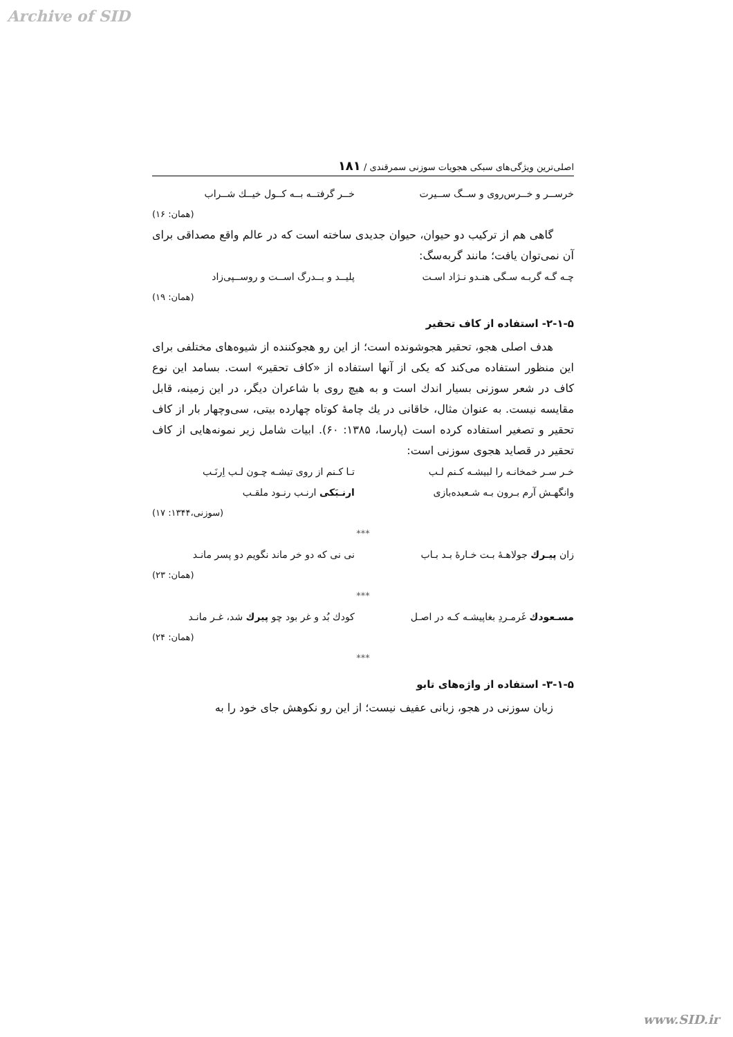Archive of SID
اصلی‌ترین ویژگی‌های سبکی هجویات سوزنی سمرقندی / ۱۸۱
خرســر و خــرس‌روی و ســگ ســیرت خــر گرفتــه بــه کــول خیــك شــراب
(همان: ۱۶)
گاهی هم از ترکیب دو حیوان، حیوان جدیدی ساخته است که در عالم واقع مصداقی برای آن نمی‌توان یافت؛ مانند گربه‌سگ:
چـه گـه گربـه سـگی هنـدو نـژاد اسـت پلیــد و بــدرگ اســت و روســپی‌زاد
(همان: ۱۹)
۲-۱-۵- استفاده از کاف تحقیر
هدف اصلی هجو، تحقیر هجوشونده است؛ از این رو هجوکننده از شیوه‌های مختلفی برای این منظور استفاده می‌کند که یکی از آنها استفاده از «کاف تحقیر» است. بسامد این نوع کاف در شعر سوزنی بسیار اندك است و به هیچ روی با شاعران دیگر، در این زمینه، قابل مقایسه نیست. به عنوان مثال، خاقانی در یك چامهٔ کوتاه چهارده بیتی، سی‌وچهار بار از کاف تحقیر و تصغیر استفاده کرده است (پارسا، ۱۳۸۵: ۶۰). ابیات شامل زیر نمونه‌هایی از کاف تحقیر در قصاید هجوی سوزنی است:
خـر سـر خمخانـه را لبیشـه کـنم لـب تـا کـنم از روی تیشـه چـون لـب اِرنَـب
وانگهـش آرم بـرون بـه شـعبده‌بازی ارنـبَکی ارنـب رنـود ملقـب
(سوزنی،۱۳۴۴: ۱۷)
***
زان پیـرك جولاهـهٔ بـت خـارهٔ بـد بـاب نی نی که دو خر ماند نگویم دو پسر مانـد
(همان: ۲۳)
***
مسـعودك غَرمـردِ بغاپیشـه کـه در اصـل کودك بُد و غر بود چو پیرك شد، غـر مانـد
(همان: ۲۴)
***
۳-۱-۵- استفاده از واژه‌های تابو
زبان سوزنی در هجو، زبانی عفیف نیست؛ از این رو نکوهش جای خود را به
www.SID.ir